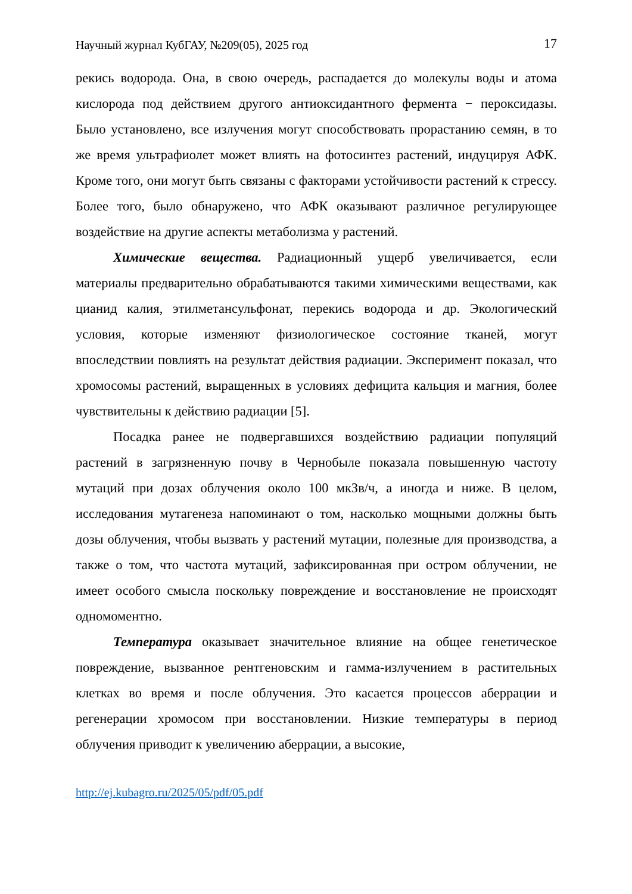Научный журнал КубГАУ, №209(05), 2025 год 17
рекись водорода. Она, в свою очередь, распадается до молекулы воды и атома кислорода под действием другого антиоксидантного фермента − пероксидазы. Было установлено, все излучения могут способствовать прорастанию семян, в то же время ультрафиолет может влиять на фотосинтез растений, индуцируя АФК. Кроме того, они могут быть связаны с факторами устойчивости растений к стрессу. Более того, было обнаружено, что АФК оказывают различное регулирующее воздействие на другие аспекты метаболизма у растений.
Химические вещества. Радиационный ущерб увеличивается, если материалы предварительно обрабатываются такими химическими веществами, как цианид калия, этилметансульфонат, перекись водорода и др. Экологический условия, которые изменяют физиологическое состояние тканей, могут впоследствии повлиять на результат действия радиации. Эксперимент показал, что хромосомы растений, выращенных в условиях дефицита кальция и магния, более чувствительны к действию радиации [5].
Посадка ранее не подвергавшихся воздействию радиации популяций растений в загрязненную почву в Чернобыле показала повышенную частоту мутаций при дозах облучения около 100 мкЗв/ч, а иногда и ниже. В целом, исследования мутагенеза напоминают о том, насколько мощными должны быть дозы облучения, чтобы вызвать у растений мутации, полезные для производства, а также о том, что частота мутаций, зафиксированная при остром облучении, не имеет особого смысла поскольку повреждение и восстановление не происходят одномоментно.
Температура оказывает значительное влияние на общее генетическое повреждение, вызванное рентгеновским и гамма-излучением в растительных клетках во время и после облучения. Это касается процессов аберрации и регенерации хромосом при восстановлении. Низкие температуры в период облучения приводит к увеличению аберрации, а высокие,
http://ej.kubagro.ru/2025/05/pdf/05.pdf